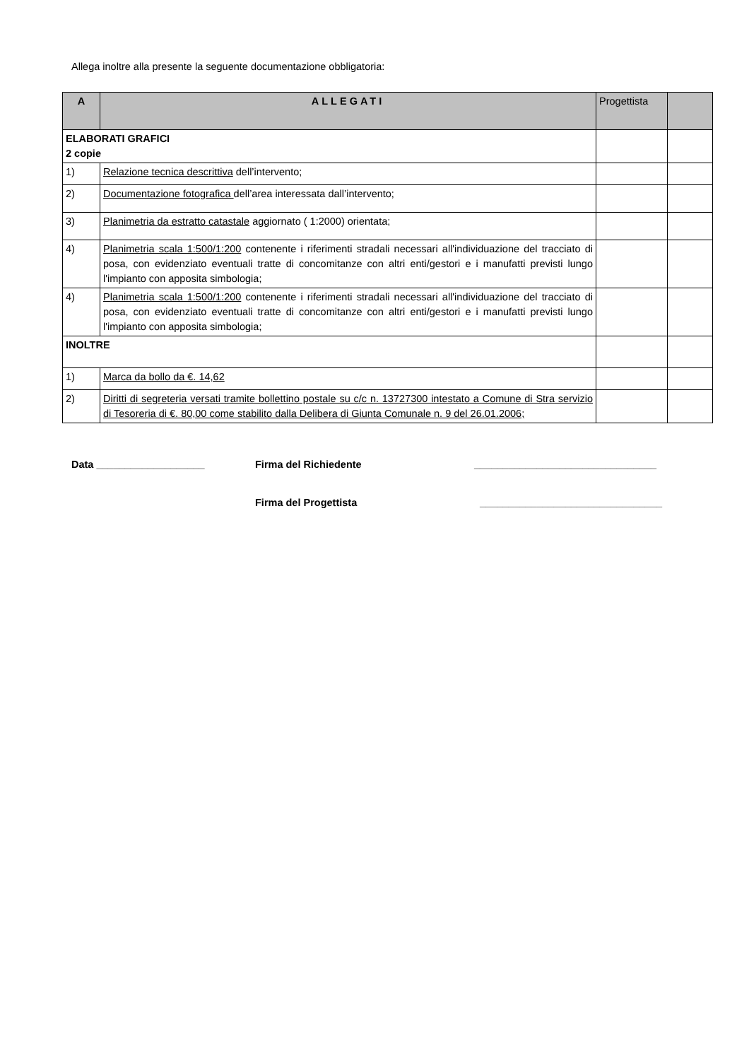Allega inoltre alla presente la seguente documentazione obbligatoria:
| A | ALLEGATI | Progettista | |
| --- | --- | --- | --- |
| ELABORATI GRAFICI 2 copie | | | |
| 1) | Relazione tecnica descrittiva dell’intervento; | | |
| 2) | Documentazione fotografica dell’area interessata dall’intervento; | | |
| 3) | Planimetria da estratto catastale aggiornato ( 1:2000) orientata; | | |
| 4) | Planimetria scala 1:500/1:200 contenente i riferimenti stradali necessari all'individuazione del tracciato di posa, con evidenziato eventuali tratte di concomitanze con altri enti/gestori e i manufatti previsti lungo l'impianto con apposita simbologia; | | |
| 4) | Planimetria scala 1:500/1:200 contenente i riferimenti stradali necessari all'individuazione del tracciato di posa, con evidenziato eventuali tratte di concomitanze con altri enti/gestori e i manufatti previsti lungo l'impianto con apposita simbologia; | | |
| INOLTRE | | | |
| 1) | Marca da bollo da €. 14,62 | | |
| 2) | Diritti di segreteria versati tramite bollettino postale su c/c n. 13727300 intestato a Comune di Stra servizio di Tesoreria di €. 80,00 come stabilito dalla Delibera di Giunta Comunale n. 9 del 26.01.2006; | | |
Data ___________________ Firma del Richiedente ________________________________
Firma del Progettista ________________________________